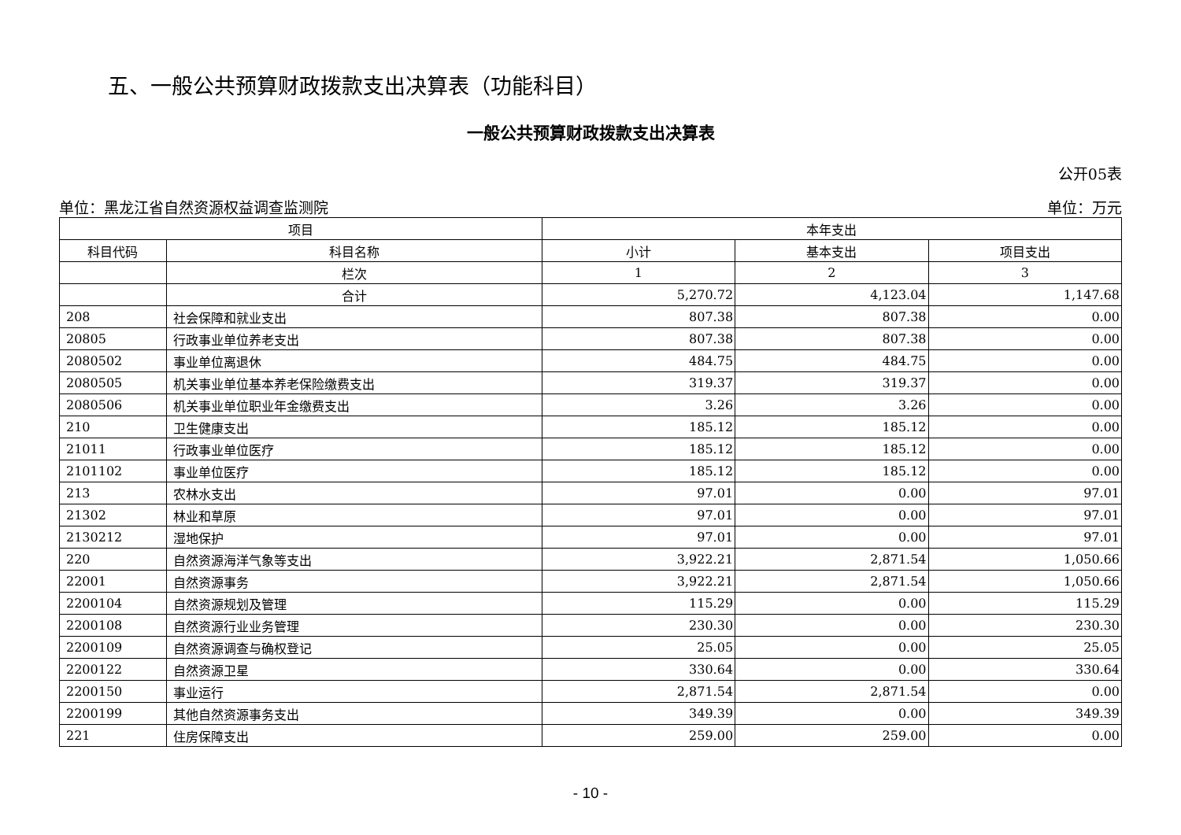五、一般公共预算财政拨款支出决算表（功能科目）
一般公共预算财政拨款支出决算表
公开05表
单位：黑龙江省自然资源权益调查监测院 单位：万元
| 项目 | | 本年支出 | | |
| --- | --- | --- | --- | --- |
| 科目代码 | 科目名称 | 小计 | 基本支出 | 项目支出 |
| | 栏次 | 1 | 2 | 3 |
| | 合计 | 5,270.72 | 4,123.04 | 1,147.68 |
| 208 | 社会保障和就业支出 | 807.38 | 807.38 | 0.00 |
| 20805 | 行政事业单位养老支出 | 807.38 | 807.38 | 0.00 |
| 2080502 | 事业单位离退休 | 484.75 | 484.75 | 0.00 |
| 2080505 | 机关事业单位基本养老保险缴费支出 | 319.37 | 319.37 | 0.00 |
| 2080506 | 机关事业单位职业年金缴费支出 | 3.26 | 3.26 | 0.00 |
| 210 | 卫生健康支出 | 185.12 | 185.12 | 0.00 |
| 21011 | 行政事业单位医疗 | 185.12 | 185.12 | 0.00 |
| 2101102 | 事业单位医疗 | 185.12 | 185.12 | 0.00 |
| 213 | 农林水支出 | 97.01 | 0.00 | 97.01 |
| 21302 | 林业和草原 | 97.01 | 0.00 | 97.01 |
| 2130212 | 湿地保护 | 97.01 | 0.00 | 97.01 |
| 220 | 自然资源海洋气象等支出 | 3,922.21 | 2,871.54 | 1,050.66 |
| 22001 | 自然资源事务 | 3,922.21 | 2,871.54 | 1,050.66 |
| 2200104 | 自然资源规划及管理 | 115.29 | 0.00 | 115.29 |
| 2200108 | 自然资源行业业务管理 | 230.30 | 0.00 | 230.30 |
| 2200109 | 自然资源调查与确权登记 | 25.05 | 0.00 | 25.05 |
| 2200122 | 自然资源卫星 | 330.64 | 0.00 | 330.64 |
| 2200150 | 事业运行 | 2,871.54 | 2,871.54 | 0.00 |
| 2200199 | 其他自然资源事务支出 | 349.39 | 0.00 | 349.39 |
| 221 | 住房保障支出 | 259.00 | 259.00 | 0.00 |
- 10 -